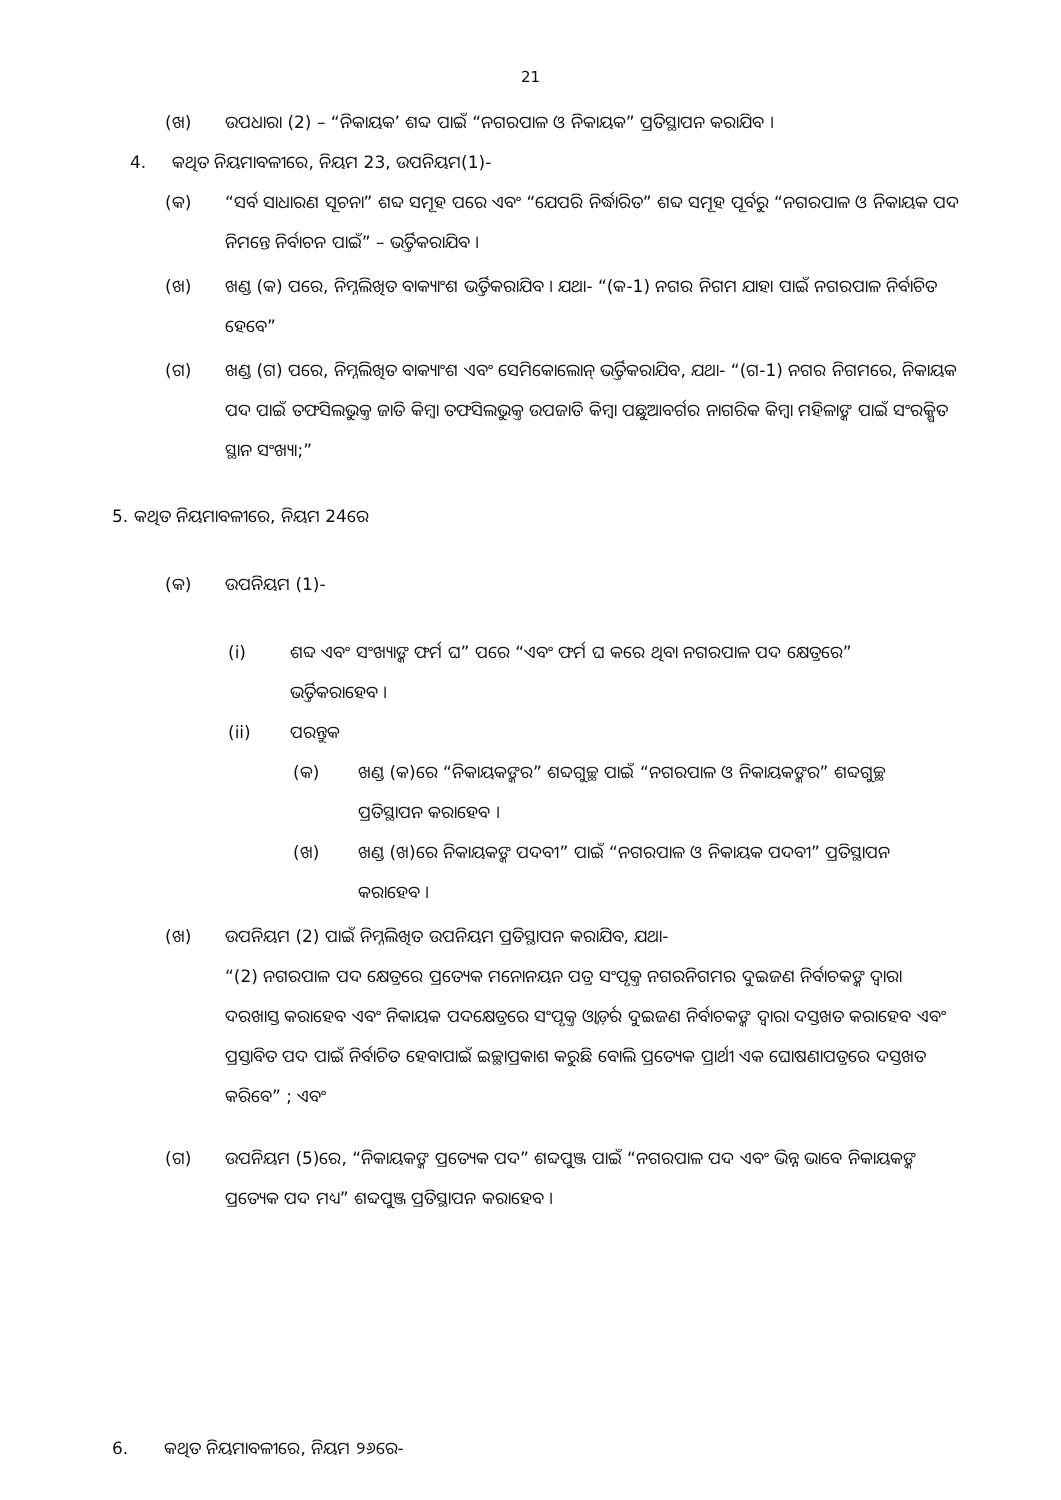21
(ଖ) ଉପଧାରା (2) – “ନିକାୟକ’ ଶବ୍ଦ ପାଇଁ “ନଗରପାଳ ଓ ନିକାୟକ” ପ୍ରତିସ୍ଥାପନ କରାଯିବ ।
4. କଥିତ ନିୟମାବଳୀରେ, ନିୟମ 23, ଉପନିୟମ(1)-
(କ) “ସର୍ବ ସାଧାରଣ ସୂଚନା” ଶବ୍ଦ ସମୂହ ପରେ ଏବଂ “ଯେପରି ନିର୍ଦ୍ଧାରିତ” ଶବ୍ଦ ସମୂହ ପୂର୍ବରୁ “ନଗରପାଳ ଓ ନିକାୟକ ପଦ ନିମନ୍ତେ ନିର୍ବାଚନ ପାଇଁ” – ଭର୍ତ୍ତିକରାଯିବ ।
(ଖ) ଖଣ୍ଡ (କ) ପରେ, ନିମ୍ନଲିଖିତ ବାକ୍ୟାଂଶ ଭର୍ତ୍ତିକରାଯିବ । ଯଥା- “(କ-1) ନଗର ନିଗମ ଯାହା ପାଇଁ ନଗରପାଳ ନିର୍ବାଚିତ ହେବେ”
(ଗ) ଖଣ୍ଡ (ଗ) ପରେ, ନିମ୍ନଲିଖିତ ବାକ୍ୟାଂଶ ଏବଂ ସେମିକୋଲୋନ୍ ଭର୍ତ୍ତିକରାଯିବ, ଯଥା- “(ଗ-1) ନଗର ନିଗମରେ, ନିକାୟକ ପଦ ପାଇଁ ତଫସିଲଭୁକ୍ତ ଜାତି କିମ୍ବା ତଫସିଲଭୁକ୍ତ ଉପଜାତି କିମ୍ବା ପଛୁଆବର୍ଗର ନାଗରିକ କିମ୍ବା ମହିଳାଙ୍କ ପାଇଁ ସଂରକ୍ଷିତ ସ୍ଥାନ ସଂଖ୍ୟା;”
5. କଥିତ ନିୟମାବଳୀରେ, ନିୟମ 24ରେ
(କ) ଉପନିୟମ (1)-
(i) ଶବ୍ଦ ଏବଂ ସଂଖ୍ୟାଙ୍କ ଫର୍ମ ଘ” ପରେ “ଏବଂ ଫର୍ମ ଘ କରେ ଥିବା ନଗରପାଳ ପଦ କ୍ଷେତ୍ରରେ” ଭର୍ତ୍ତିକରାହେବ ।
(ii) ପରନ୍ତୁକ
(କ) ଖଣ୍ଡ (କ)ରେ “ନିକାୟକଙ୍କର” ଶବ୍ଦଗୁଚ୍ଛ ପାଇଁ “ନଗରପାଳ ଓ ନିକାୟକଙ୍କର” ଶବ୍ଦଗୁଚ୍ଛ ପ୍ରତିସ୍ଥାପନ କରାହେବ ।
(ଖ) ଖଣ୍ଡ (ଖ)ରେ ନିକାୟକଙ୍କ ପଦବୀ” ପାଇଁ “ନଗରପାଳ ଓ ନିକାୟକ ପଦବୀ” ପ୍ରତିସ୍ଥାପନ କରାହେବ ।
(ଖ) ଉପନିୟମ (2) ପାଇଁ ନିମ୍ନଲିଖିତ ଉପନିୟମ ପ୍ରତିସ୍ଥାପନ କରାଯିବ, ଯଥା-
“(2) ନଗରପାଳ ପଦ କ୍ଷେତ୍ରରେ ପ୍ରତ୍ୟେକ ମନୋନୟନ ପତ୍ର ସଂପୃକ୍ତ ନଗରନିଗମର ଦୁଇଜଣ ନିର୍ବାଚକଙ୍କ ଦ୍ୱାରା ଦରଖାସ୍ତ କରାହେବ ଏବଂ ନିକାୟକ ପଦକ୍ଷେତ୍ରରେ ସଂପୃକ୍ତ ଓ୍ୱାର୍ଡ଼ର ଦୁଇଜଣ ନିର୍ବାଚକଙ୍କ ଦ୍ୱାରା ଦସ୍ତଖତ କରାହେବ ଏବଂ ପ୍ରସ୍ତାବିତ ପଦ ପାଇଁ ନିର୍ବାଚିତ ହେବାପାଇଁ ଇଚ୍ଛାପ୍ରକାଶ କରୁଛି ବୋଲି ପ୍ରତ୍ୟେକ ପ୍ରାର୍ଥୀ ଏକ ଘୋଷଣାପତ୍ରରେ ଦସ୍ତଖତ କରିବେ” ; ଏବଂ
(ଗ) ଉପନିୟମ (5)ରେ, “ନିକାୟକଙ୍କ ପ୍ରତ୍ୟେକ ପଦ” ଶବ୍ଦପୁଞ୍ଜ ପାଇଁ “ନଗରପାଳ ପଦ ଏବଂ ଭିନ୍ନ ଭାବେ ନିକାୟକଙ୍କ ପ୍ରତ୍ୟେକ ପଦ ମଧ୍ୟ” ଶବ୍ଦପୁଞ୍ଜ ପ୍ରତିସ୍ଥାପନ କରାହେବ ।
6. କଥିତ ନିୟମାବଳୀରେ, ନିୟମ ୨୬ରେ-